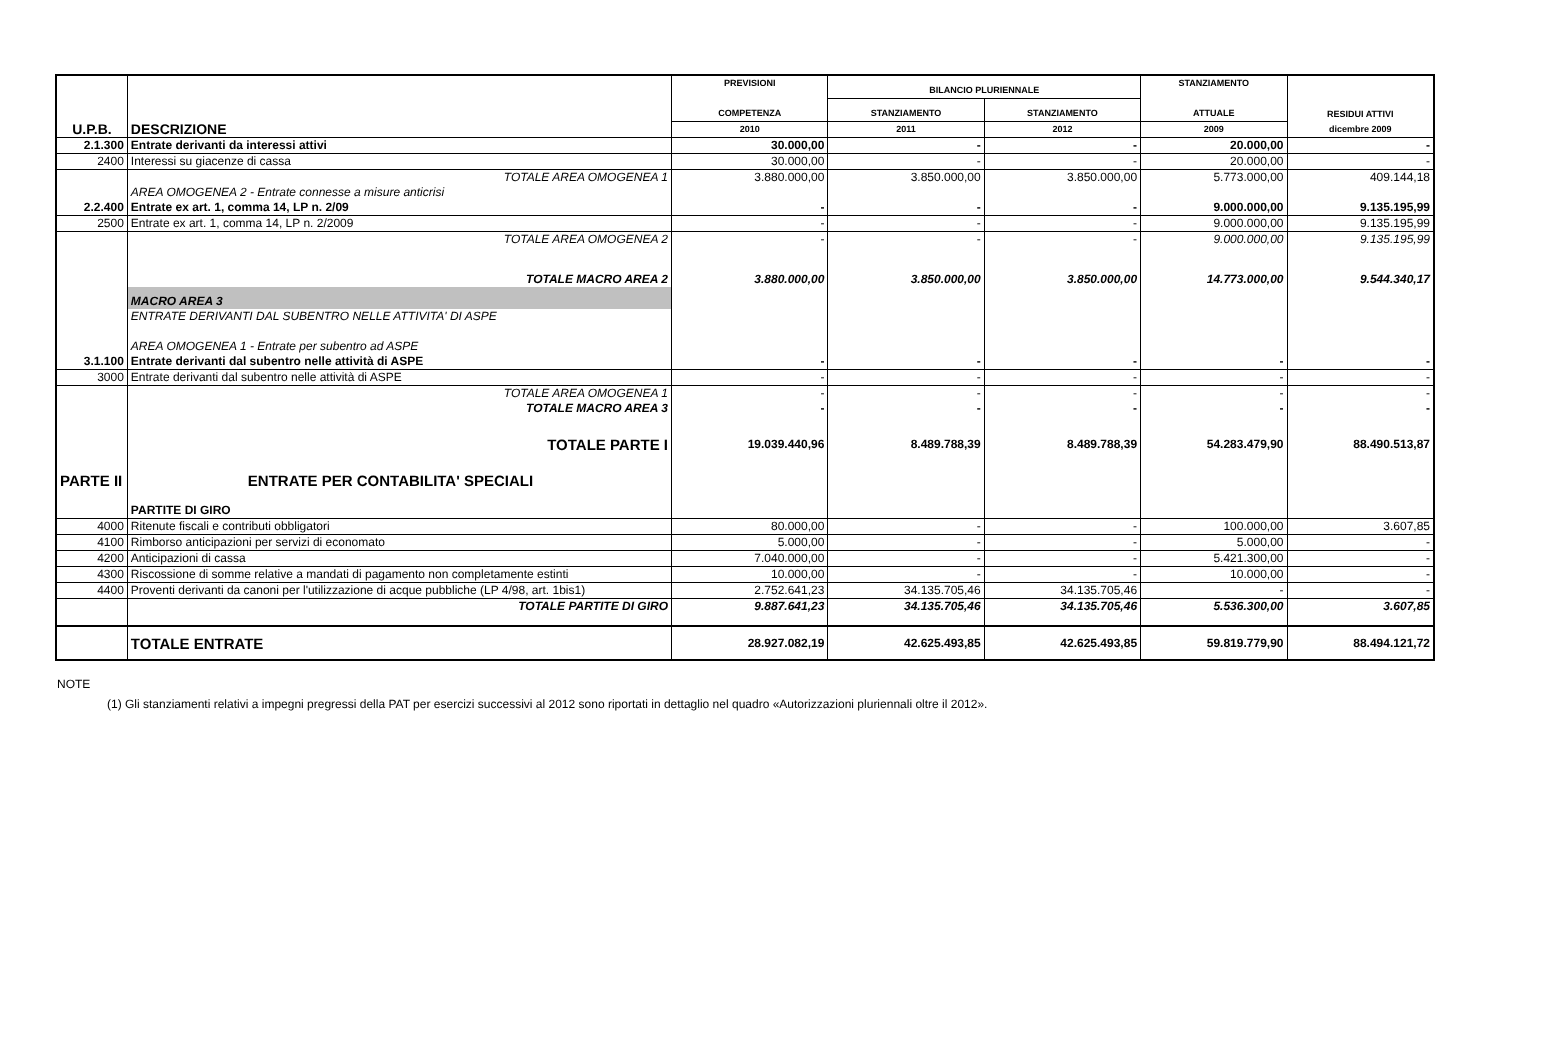| U.P.B. | DESCRIZIONE | PREVISIONI COMPETENZA | BILANCIO PLURIENNALE | | STANZIAMENTO ATTUALE | RESIDUI ATTIVI dicembre 2009 |
| --- | --- | --- | --- | --- | --- | --- |
| | | | STANZIAMENTO | STANZIAMENTO | | |
| | | 2010 | 2011 | 2012 | 2009 | |
| 2.1.300 | Entrate derivanti da interessi attivi | 30.000,00 | - | - | 20.000,00 | - |
| 2400 | Interessi su giacenze di cassa | 30.000,00 | - | - | 20.000,00 | - |
| | TOTALE AREA OMOGENEA 1 | 3.880.000,00 | 3.850.000,00 | 3.850.000,00 | 5.773.000,00 | 409.144,18 |
| | AREA OMOGENEA 2 - Entrate connesse a misure anticrisi | | | | | |
| 2.2.400 | Entrate ex art. 1, comma 14, LP n. 2/09 | - | - | - | 9.000.000,00 | 9.135.195,99 |
| 2500 | Entrate ex art. 1, comma 14, LP n. 2/2009 | - | - | - | 9.000.000,00 | 9.135.195,99 |
| | TOTALE AREA OMOGENEA 2 | - | - | - | 9.000.000,00 | 9.135.195,99 |
| | TOTALE MACRO AREA 2 | 3.880.000,00 | 3.850.000,00 | 3.850.000,00 | 14.773.000,00 | 9.544.340,17 |
| | MACRO AREA 3 | | | | | |
| | ENTRATE DERIVANTI DAL SUBENTRO NELLE ATTIVITA' DI ASPE | | | | | |
| | AREA OMOGENEA 1 - Entrate per subentro ad ASPE | | | | | |
| 3.1.100 | Entrate derivanti dal subentro nelle attività di ASPE | - | - | - | - | - |
| 3000 | Entrate derivanti dal subentro nelle attività di ASPE | - | - | - | - | - |
| | TOTALE AREA OMOGENEA 1 | - | - | - | - | - |
| | TOTALE MACRO AREA 3 | - | - | - | - | - |
| | TOTALE PARTE I | 19.039.440,96 | 8.489.788,39 | 8.489.788,39 | 54.283.479,90 | 88.490.513,87 |
| PARTE II | ENTRATE PER CONTABILITA' SPECIALI | | | | | |
| | PARTITE DI GIRO | | | | | |
| 4000 | Ritenute fiscali e contributi obbligatori | 80.000,00 | - | - | 100.000,00 | 3.607,85 |
| 4100 | Rimborso anticipazioni per servizi di economato | 5.000,00 | - | - | 5.000,00 | - |
| 4200 | Anticipazioni di cassa | 7.040.000,00 | - | - | 5.421.300,00 | - |
| 4300 | Riscossione di somme relative a mandati di pagamento non completamente estinti | 10.000,00 | - | - | 10.000,00 | - |
| 4400 | Proventi derivanti da canoni per l'utilizzazione di acque pubbliche (LP 4/98, art. 1bis1) | 2.752.641,23 | 34.135.705,46 | 34.135.705,46 | - | - |
| | TOTALE PARTITE DI GIRO | 9.887.641,23 | 34.135.705,46 | 34.135.705,46 | 5.536.300,00 | 3.607,85 |
| | TOTALE ENTRATE | 28.927.082,19 | 42.625.493,85 | 42.625.493,85 | 59.819.779,90 | 88.494.121,72 |
NOTE
(1) Gli stanziamenti relativi a impegni pregressi della PAT per esercizi successivi al 2012 sono riportati in dettaglio nel quadro «Autorizzazioni pluriennali oltre il 2012».